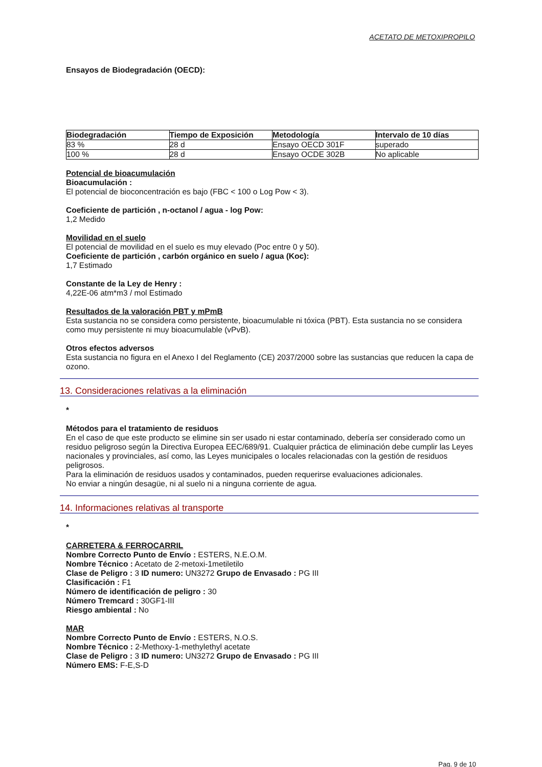ACETATO DE METOXIPROPILO
Ensayos de Biodegradación (OECD):
| Biodegradación | Tiempo de Exposición | Metodología | Intervalo de 10 días |
| --- | --- | --- | --- |
| 83 % | 28 d | Ensayo OECD 301F | superado |
| 100 % | 28 d | Ensayo OCDE 302B | No aplicable |
Potencial de bioacumulación
Bioacumulación :
El potencial de bioconcentración es bajo (FBC < 100 o Log Pow < 3).
Coeficiente de partición , n-octanol / agua - log Pow:
1,2 Medido
Movilidad en el suelo
El potencial de movilidad en el suelo es muy elevado (Poc entre 0 y 50).
Coeficiente de partición , carbón orgánico en suelo / agua (Koc):
1,7 Estimado
Constante de la Ley de Henry :
4,22E-06 atm*m3 / mol Estimado
Resultados de la valoración PBT y mPmB
Esta sustancia no se considera como persistente, bioacumulable ni tóxica (PBT). Esta sustancia no se considera como muy persistente ni muy bioacumulable (vPvB).
Otros efectos adversos
Esta sustancia no figura en el Anexo I del Reglamento (CE) 2037/2000 sobre las sustancias que reducen la capa de ozono.
13. Consideraciones relativas a la eliminación
*
Métodos para el tratamiento de residuos
En el caso de que este producto se elimine sin ser usado ni estar contaminado, debería ser considerado como un residuo peligroso según la Directiva Europea EEC/689/91. Cualquier práctica de eliminación debe cumplir las Leyes nacionales y provinciales, así como, las Leyes municipales o locales relacionadas con la gestión de residuos peligrosos.
Para la eliminación de residuos usados y contaminados, pueden requerirse evaluaciones adicionales.
No enviar a ningún desagüe, ni al suelo ni a ninguna corriente de agua.
14. Informaciones relativas al transporte
*
CARRETERA & FERROCARRIL
Nombre Correcto Punto de Envío : ESTERS, N.E.O.M.
Nombre Técnico : Acetato de 2-metoxi-1metiletilo
Clase de Peligro : 3 ID numero: UN3272 Grupo de Envasado : PG III
Clasificación : F1
Número de identificación de peligro : 30
Número Tremcard : 30GF1-III
Riesgo ambiental : No
MAR
Nombre Correcto Punto de Envío : ESTERS, N.O.S.
Nombre Técnico : 2-Methoxy-1-methylethyl acetate
Clase de Peligro : 3 ID numero: UN3272 Grupo de Envasado : PG III
Número EMS: F-E,S-D
Pag. 9 de 10